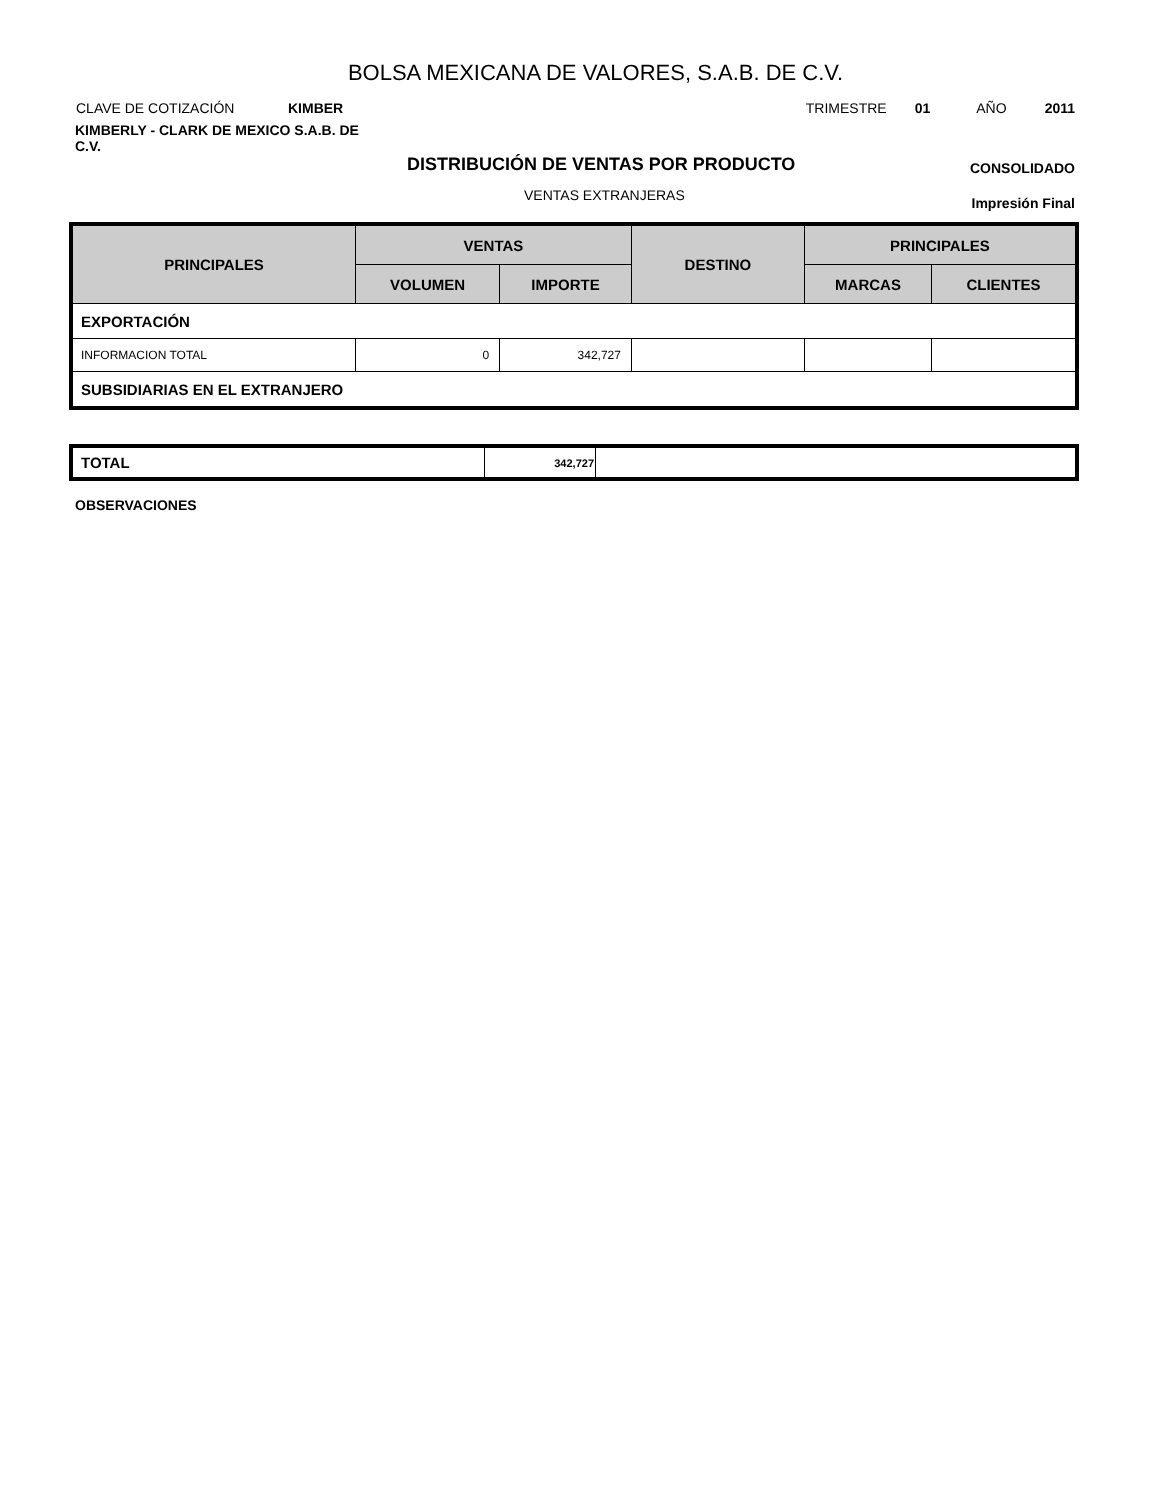BOLSA MEXICANA DE VALORES, S.A.B. DE C.V.
CLAVE DE COTIZACIÓN KIMBER TRIMESTRE 01 AÑO 2011
KIMBERLY - CLARK DE MEXICO S.A.B. DE C.V.
DISTRIBUCIÓN DE VENTAS POR PRODUCTO
CONSOLIDADO
VENTAS EXTRANJERAS Impresión Final
| PRINCIPALES | VENTAS | | DESTINO | PRINCIPALES | |
| --- | --- | --- | --- | --- | --- |
| | VOLUMEN | IMPORTE | | MARCAS | CLIENTES |
| EXPORTACIÓN | | | | | |
| INFORMACION TOTAL | 0 | 342,727 | | | |
| SUBSIDIARIAS EN EL EXTRANJERO | | | | | |
| TOTAL | 342,727 | |
OBSERVACIONES